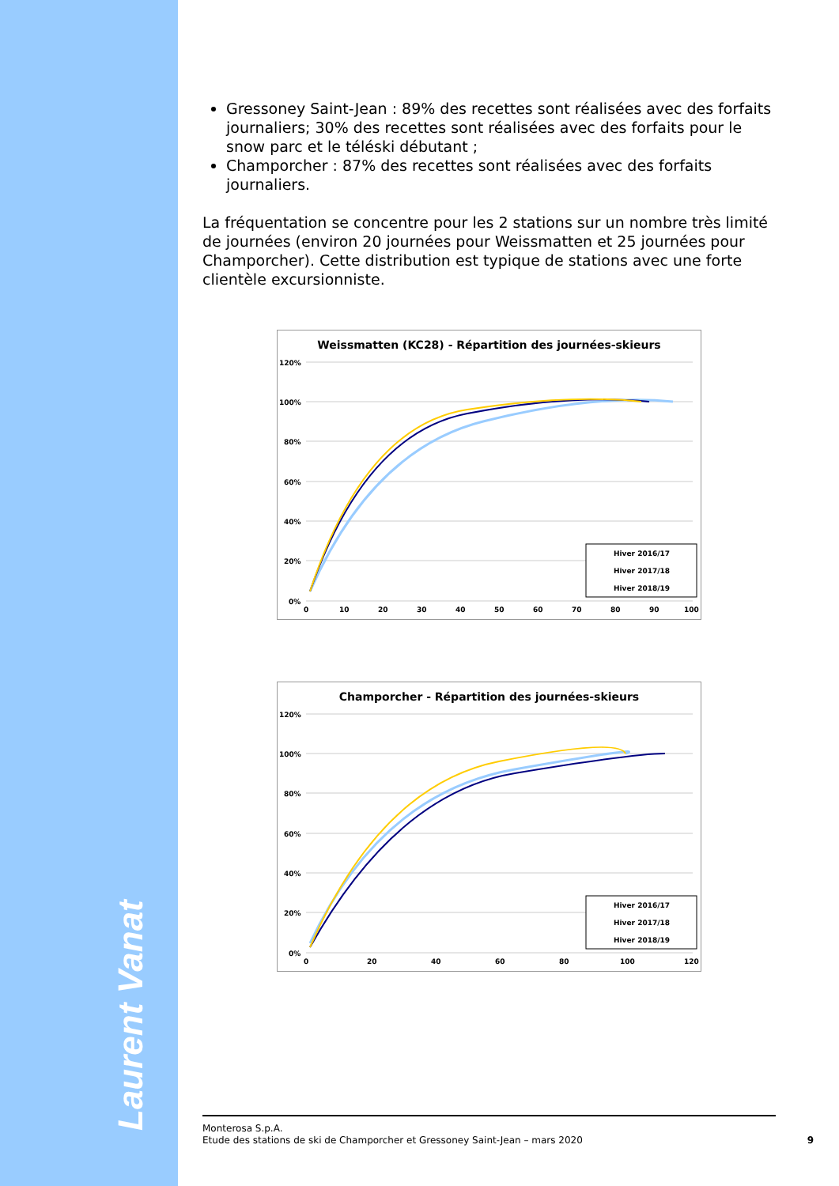Laurent Vanat
Gressoney Saint-Jean : 89% des recettes sont réalisées avec des forfaits journaliers; 30% des recettes sont réalisées avec des forfaits pour le snow parc et le téléski débutant ;
Champorcher : 87% des recettes sont réalisées avec des forfaits journaliers.
La fréquentation se concentre pour les 2 stations sur un nombre très limité de journées (environ 20 journées pour Weissmatten et 25 journées pour Champorcher). Cette distribution est typique de stations avec une forte clientèle excursionniste.
Weissmatten (KC28) - Répartition des journées-skieurs
120%
100%
80%
60%
40%
20%
0%
0
10
20
30
40
50
60
70
80
90
100
Hiver 2016/17
Hiver 2017/18
Hiver 2018/19
Champorcher - Répartition des journées-skieurs
120%
100%
80%
60%
40%
20%
0%
0
20
40
60
80
100
120
Hiver 2016/17
Hiver 2017/18
Hiver 2018/19
Monterosa S.p.A.
Etude des stations de ski de Champorcher et Gressoney Saint-Jean – mars 2020
9